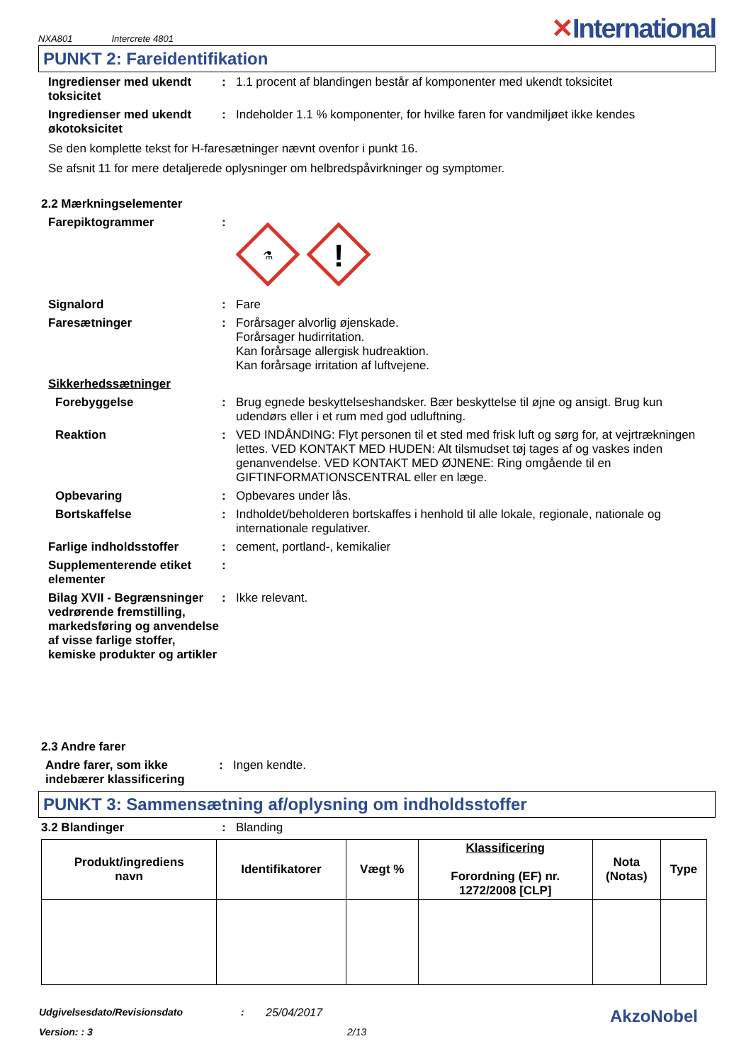NXA801 Intercrete 4801
✕International
PUNKT 2: Fareidentifikation
Ingredienser med ukendt toksicitet
: 1.1 procent af blandingen består af komponenter med ukendt toksicitet
Ingredienser med ukendt økotoksicitet
: Indeholder 1.1 % komponenter, for hvilke faren for vandmiljøet ikke kendes
Se den komplette tekst for H-faresætninger nævnt ovenfor i punkt 16.
Se afsnit 11 for mere detaljerede oplysninger om helbredspåvirkninger og symptomer.
2.2 Mærkningselementer
Farepiktogrammer :
⚗
!
Signalord : Fare
Faresætninger : Forårsager alvorlig øjenskade.
Forårsager hudirritation.
Kan forårsage allergisk hudreaktion.
Kan forårsage irritation af luftvejene.
Sikkerhedssætninger
Forebyggelse : Brug egnede beskyttelseshandsker. Bær beskyttelse til øjne og ansigt. Brug kun udendørs eller i et rum med god udluftning.
Reaktion : VED INDÅNDING: Flyt personen til et sted med frisk luft og sørg for, at vejrtrækningen lettes. VED KONTAKT MED HUDEN: Alt tilsmudset tøj tages af og vaskes inden genanvendelse. VED KONTAKT MED ØJNENE: Ring omgående til en GIFTINFORMATIONSCENTRAL eller en læge.
Opbevaring : Opbevares under lås.
Bortskaffelse : Indholdet/beholderen bortskaffes i henhold til alle lokale, regionale, nationale og internationale regulativer.
Farlige indholdsstoffer : cement, portland-, kemikalier
Supplementerende etiket elementer
:
Bilag XVII - Begrænsninger vedrørende fremstilling, markedsføring og anvendelse af visse farlige stoffer, kemiske produkter og artikler
: Ikke relevant.
2.3 Andre farer
Andre farer, som ikke indebærer klassificering
: Ingen kendte.
PUNKT 3: Sammensætning af/oplysning om indholdsstoffer
3.2 Blandinger : Blanding
| Produkt/ingrediens navn | Identifikatorer | Vægt % | Klassificering Forordning (EF) nr. 1272/2008 [CLP] | Nota (Notas) | Type |
| --- | --- | --- | --- | --- | --- |
Udgivelsesdato/Revisionsdato: 25/04/2017 AkzoNobel
Version: : 3 2/13